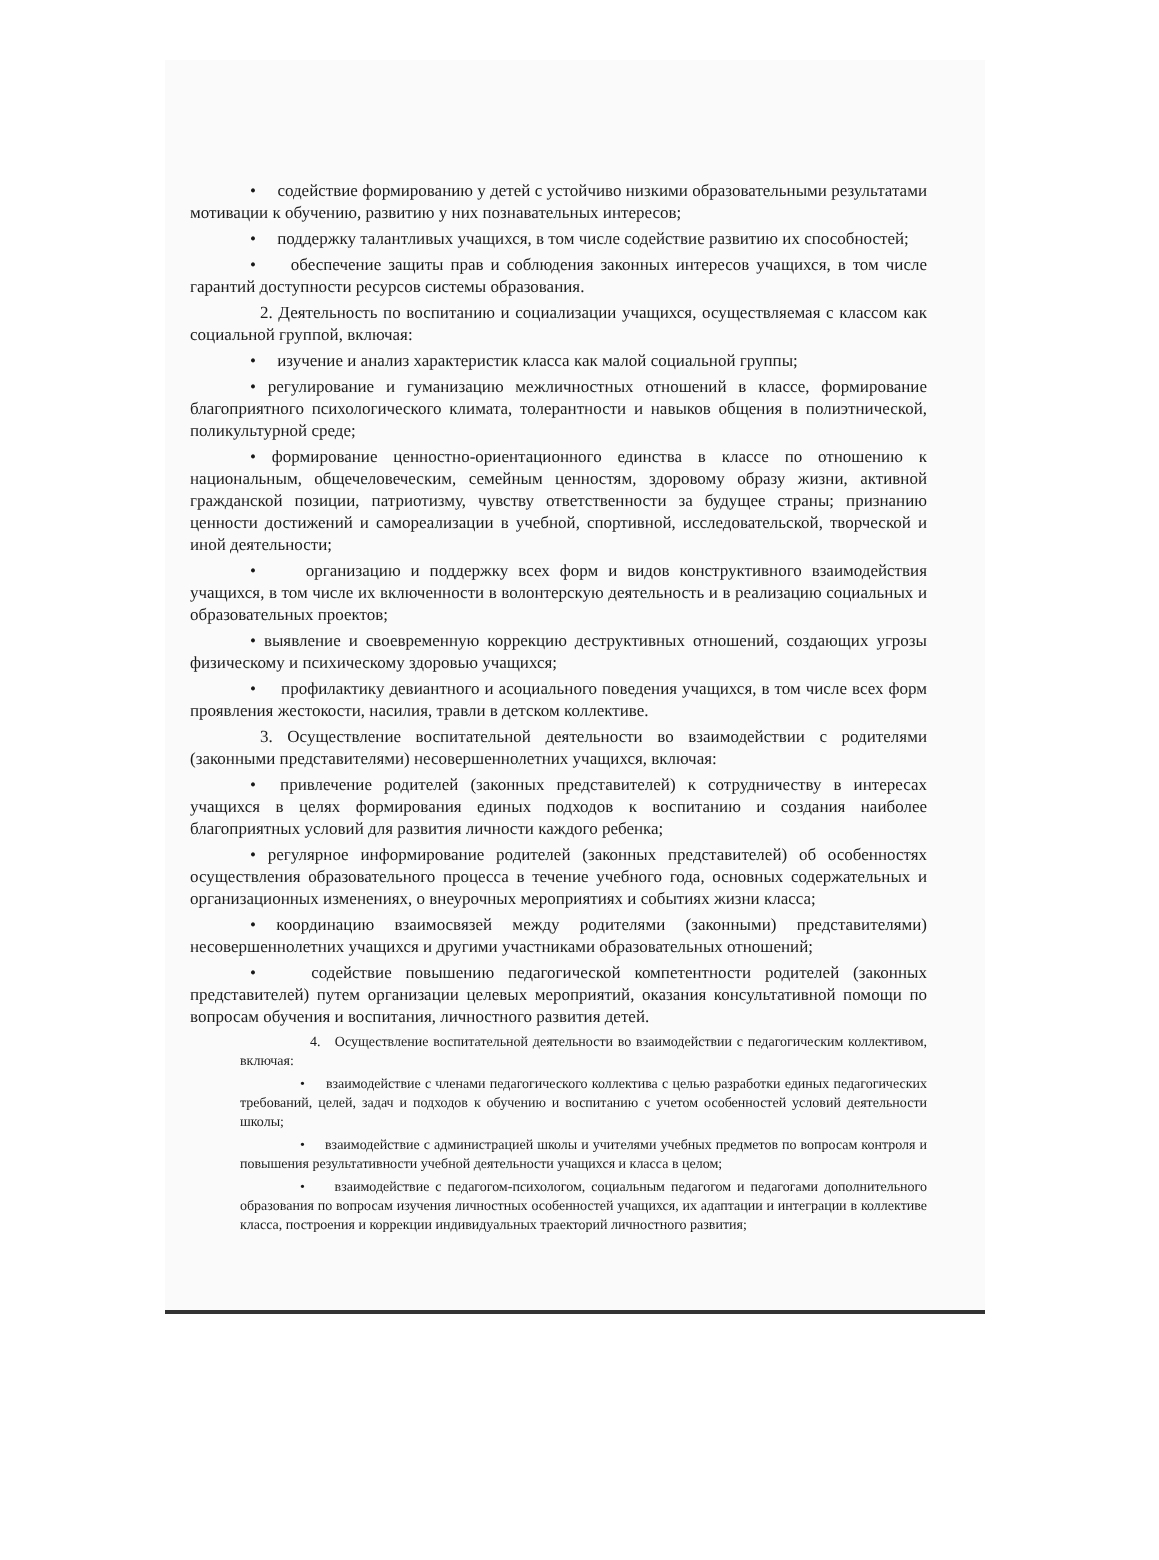• содействие формированию у детей с устойчиво низкими образовательными результатами мотивации к обучению, развитию у них познавательных интересов;
• поддержку талантливых учащихся, в том числе содействие развитию их способностей;
• обеспечение защиты прав и соблюдения законных интересов учащихся, в том числе гарантий доступности ресурсов системы образования.
2. Деятельность по воспитанию и социализации учащихся, осуществляемая с классом как социальной группой, включая:
• изучение и анализ характеристик класса как малой социальной группы;
• регулирование и гуманизацию межличностных отношений в классе, формирование благоприятного психологического климата, толерантности и навыков общения в полиэтнической, поликультурной среде;
• формирование ценностно-ориентационного единства в классе по отношению к национальным, общечеловеческим, семейным ценностям, здоровому образу жизни, активной гражданской позиции, патриотизму, чувству ответственности за будущее страны; признанию ценности достижений и самореализации в учебной, спортивной, исследовательской, творческой и иной деятельности;
• организацию и поддержку всех форм и видов конструктивного взаимодействия учащихся, в том числе их включенности в волонтерскую деятельность и в реализацию социальных и образовательных проектов;
• выявление и своевременную коррекцию деструктивных отношений, создающих угрозы физическому и психическому здоровью учащихся;
• профилактику девиантного и асоциального поведения учащихся, в том числе всех форм проявления жестокости, насилия, травли в детском коллективе.
3. Осуществление воспитательной деятельности во взаимодействии с родителями (законными представителями) несовершеннолетних учащихся, включая:
• привлечение родителей (законных представителей) к сотрудничеству в интересах учащихся в целях формирования единых подходов к воспитанию и создания наиболее благоприятных условий для развития личности каждого ребенка;
• регулярное информирование родителей (законных представителей) об особенностях осуществления образовательного процесса в течение учебного года, основных содержательных и организационных изменениях, о внеурочных мероприятиях и событиях жизни класса;
• координацию взаимосвязей между родителями (законными) представителями) несовершеннолетних учащихся и другими участниками образовательных отношений;
• содействие повышению педагогической компетентности родителей (законных представителей) путем организации целевых мероприятий, оказания консультативной помощи по вопросам обучения и воспитания, личностного развития детей.
4. Осуществление воспитательной деятельности во взаимодействии с педагогическим коллективом, включая:
• взаимодействие с членами педагогического коллектива с целью разработки единых педагогических требований, целей, задач и подходов к обучению и воспитанию с учетом особенностей условий деятельности школы;
• взаимодействие с администрацией школы и учителями учебных предметов по вопросам контроля и повышения результативности учебной деятельности учащихся и класса в целом;
• взаимодействие с педагогом-психологом, социальным педагогом и педагогами дополнительного образования по вопросам изучения личностных особенностей учащихся, их адаптации и интеграции в коллективе класса, построения и коррекции индивидуальных траекторий личностного развития;